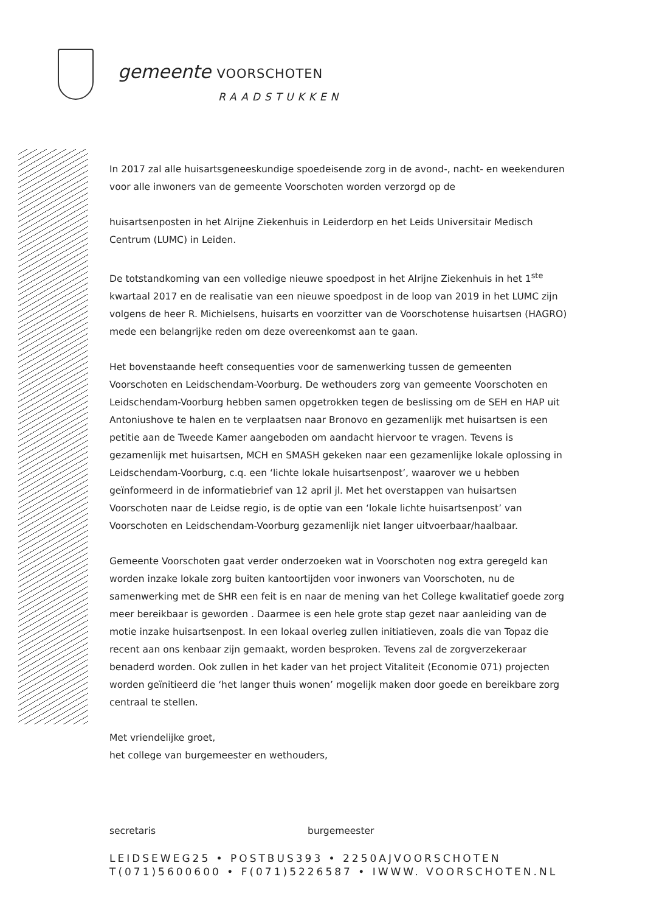gemeente VOORSCHOTEN
RAADSTUKKEN
In 2017 zal alle huisartsgeneeskundige spoedeisende zorg in de avond-, nacht- en weekenduren voor alle inwoners van de gemeente Voorschoten worden verzorgd op de
huisartsenposten in het Alrijne Ziekenhuis in Leiderdorp en het Leids Universitair Medisch Centrum (LUMC) in Leiden.
De totstandkoming van een volledige nieuwe spoedpost in het Alrijne Ziekenhuis in het 1<sup>ste</sup> kwartaal 2017 en de realisatie van een nieuwe spoedpost in de loop van 2019 in het LUMC zijn volgens de heer R. Michielsens, huisarts en voorzitter van de Voorschotense huisartsen (HAGRO) mede een belangrijke reden om deze overeenkomst aan te gaan.
Het bovenstaande heeft consequenties voor de samenwerking tussen de gemeenten Voorschoten en Leidschendam-Voorburg. De wethouders zorg van gemeente Voorschoten en Leidschendam-Voorburg hebben samen opgetrokken tegen de beslissing om de SEH en HAP uit Antoniushove te halen en te verplaatsen naar Bronovo en gezamenlijk met huisartsen is een petitie aan de Tweede Kamer aangeboden om aandacht hiervoor te vragen. Tevens is gezamenlijk met huisartsen, MCH en SMASH gekeken naar een gezamenlijke lokale oplossing in Leidschendam-Voorburg, c.q. een ‘lichte lokale huisartsenpost’, waarover we u hebben geïnformeerd in de informatiebrief van 12 april jl. Met het overstappen van huisartsen Voorschoten naar de Leidse regio, is de optie van een ‘lokale lichte huisartsenpost’ van Voorschoten en Leidschendam-Voorburg gezamenlijk niet langer uitvoerbaar/haalbaar.
Gemeente Voorschoten gaat verder onderzoeken wat in Voorschoten nog extra geregeld kan worden inzake lokale zorg buiten kantoortijden voor inwoners van Voorschoten, nu de samenwerking met de SHR een feit is en naar de mening van het College kwalitatief goede zorg meer bereikbaar is geworden . Daarmee is een hele grote stap gezet naar aanleiding van de motie inzake huisartsenpost. In een lokaal overleg zullen initiatieven, zoals die van Topaz die recent aan ons kenbaar zijn gemaakt, worden besproken. Tevens zal de zorgverzekeraar benaderd worden. Ook zullen in het kader van het project Vitaliteit (Economie 071) projecten worden geïnitieerd die ‘het langer thuis wonen’ mogelijk maken door goede en bereikbare zorg centraal te stellen.
Met vriendelijke groet,
het college van burgemeester en wethouders,
secretaris burgemeester
LEIDSEWEG25 • POSTBUS393 • 2250AJVOORSCHOTEN
T(071)5600600 • F(071)5226587 • IWWW. VOORSCHOTEN.NL